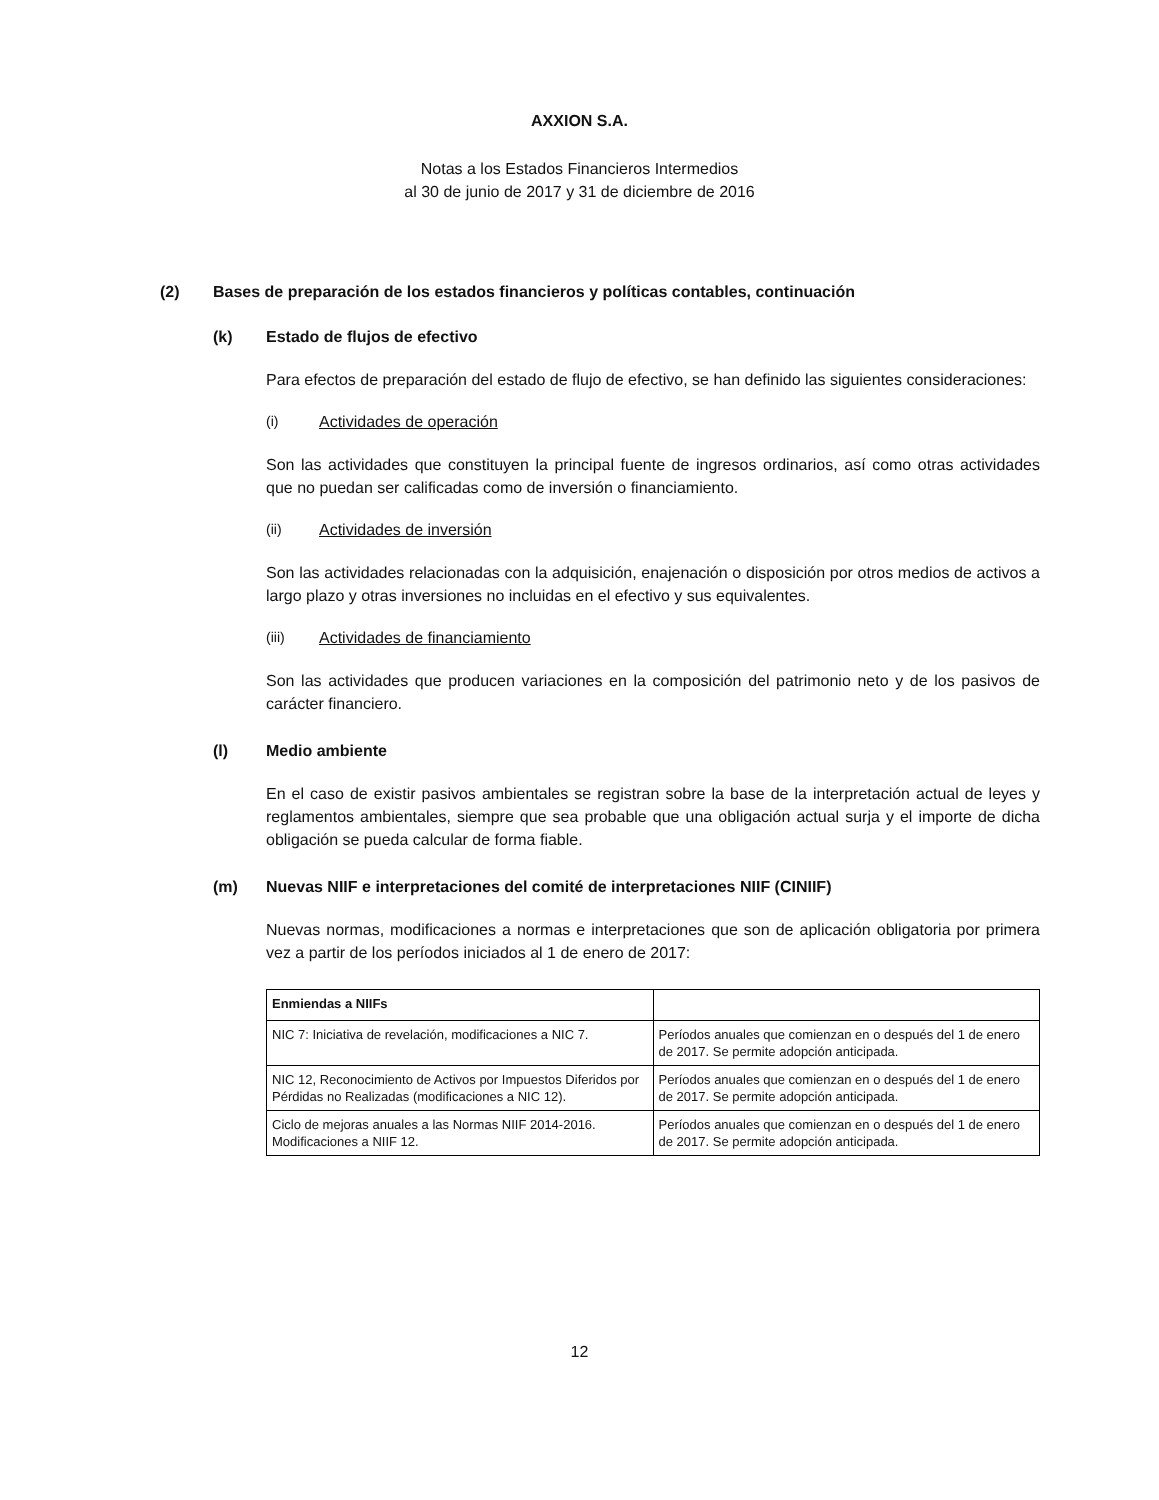AXXION S.A.
Notas a los Estados Financieros Intermedios
al 30 de junio de 2017 y 31 de diciembre de 2016
(2) Bases de preparación de los estados financieros y políticas contables, continuación
(k) Estado de flujos de efectivo
Para efectos de preparación del estado de flujo de efectivo, se han definido las siguientes consideraciones:
(i) Actividades de operación
Son las actividades que constituyen la principal fuente de ingresos ordinarios, así como otras actividades que no puedan ser calificadas como de inversión o financiamiento.
(ii) Actividades de inversión
Son las actividades relacionadas con la adquisición, enajenación o disposición por otros medios de activos a largo plazo y otras inversiones no incluidas en el efectivo y sus equivalentes.
(iii) Actividades de financiamiento
Son las actividades que producen variaciones en la composición del patrimonio neto y de los pasivos de carácter financiero.
(l) Medio ambiente
En el caso de existir pasivos ambientales se registran sobre la base de la interpretación actual de leyes y reglamentos ambientales, siempre que sea probable que una obligación actual surja y el importe de dicha obligación se pueda calcular de forma fiable.
(m) Nuevas NIIF e interpretaciones del comité de interpretaciones NIIF (CINIIF)
Nuevas normas, modificaciones a normas e interpretaciones que son de aplicación obligatoria por primera vez a partir de los períodos iniciados al 1 de enero de 2017:
| Enmiendas a NIIFs | |
| --- | --- |
| NIC 7: Iniciativa de revelación, modificaciones a NIC 7. | Períodos anuales que comienzan en o después del 1 de enero de 2017. Se permite adopción anticipada. |
| NIC 12, Reconocimiento de Activos por Impuestos Diferidos por Pérdidas no Realizadas (modificaciones a NIC 12). | Períodos anuales que comienzan en o después del 1 de enero de 2017. Se permite adopción anticipada. |
| Ciclo de mejoras anuales a las Normas NIIF 2014-2016. Modificaciones a NIIF 12. | Períodos anuales que comienzan en o después del 1 de enero de 2017. Se permite adopción anticipada. |
12